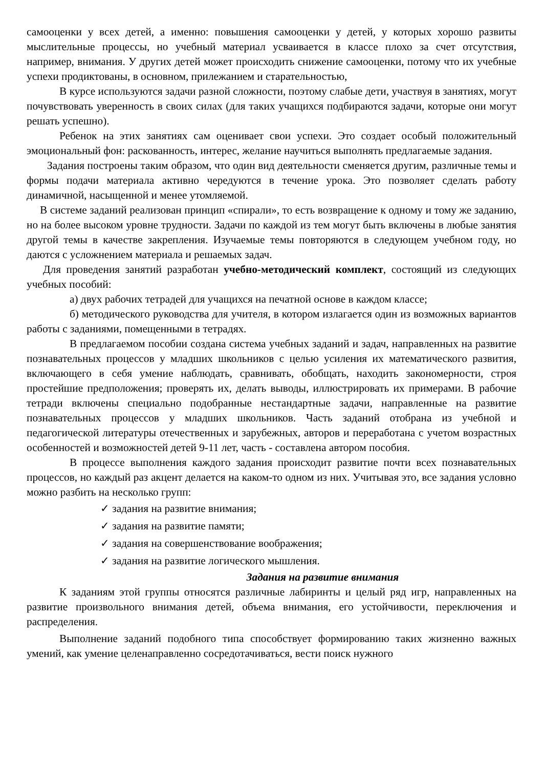самооценки у всех детей, а именно: повышения самооценки у детей, у которых хорошо развиты мыслительные процессы, но учебный материал усваивается в классе плохо за счет отсутствия, например, внимания. У других детей может происходить снижение самооценки, потому что их учебные успехи продиктованы, в основном, прилежанием и старательностью,
В курсе используются задачи разной сложности, поэтому слабые дети, участвуя в занятиях, могут почувствовать уверенность в своих силах (для таких учащихся подбираются задачи, которые они могут решать успешно).
Ребенок на этих занятиях сам оценивает свои успехи. Это создает особый положительный эмоциональный фон: раскованность, интерес, желание научиться выполнять предлагаемые задания.
Задания построены таким образом, что один вид деятельности сменяется другим, различные темы и формы подачи материала активно чередуются в течение урока. Это позволяет сделать работу динамичной, насыщенной и менее утомляемой.
В системе заданий реализован принцип «спирали», то есть возвращение к одному и тому же заданию, но на более высоком уровне трудности. Задачи по каждой из тем могут быть включены в любые занятия другой темы в качестве закрепления. Изучаемые темы повторяются в следующем учебном году, но даются с усложнением материала и решаемых задач.
Для проведения занятий разработан учебно-методический комплект, состоящий из следующих учебных пособий:
а) двух рабочих тетрадей для учащихся на печатной основе в каждом классе;
б) методического руководства для учителя, в котором излагается один из возможных вариантов работы с заданиями, помещенными в тетрадях.
В предлагаемом пособии создана система учебных заданий и задач, направленных на развитие познавательных процессов у младших школьников с целью усиления их математического развития, включающего в себя умение наблюдать, сравнивать, обобщать, находить закономерности, строя простейшие предположения; проверять их, делать выводы, иллюстрировать их примерами. В рабочие тетради включены специально подобранные нестандартные задачи, направленные на развитие познавательных процессов у младших школьников. Часть заданий отобрана из учебной и педагогической литературы отечественных и зарубежных, авторов и переработана с учетом возрастных особенностей и возможностей детей 9-11 лет, часть - составлена автором пособия.
В процессе выполнения каждого задания происходит развитие почти всех познавательных процессов, но каждый раз акцент делается на каком-то одном из них. Учитывая это, все задания условно можно разбить на несколько групп:
✓ задания на развитие внимания;
✓ задания на развитие памяти;
✓ задания на совершенствование воображения;
✓ задания на развитие логического мышления.
Задания на развитие внимания
К заданиям этой группы относятся различные лабиринты и целый ряд игр, направленных на развитие произвольного внимания детей, объема внимания, его устойчивости, переключения и распределения.
Выполнение заданий подобного типа способствует формированию таких жизненно важных умений, как умение целенаправленно сосредотачиваться, вести поиск нужного